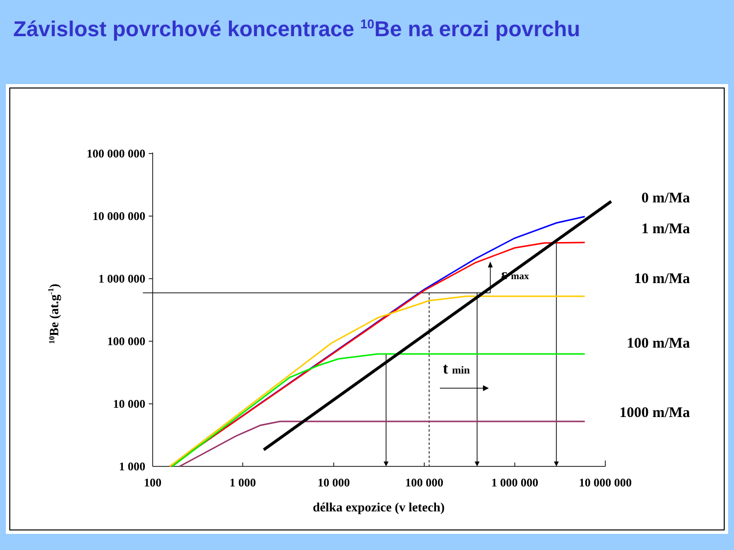Závislost povrchové koncentrace <sup>10</sup>Be na erozi povrchu
100 000 000
10 000 000
1 000 000
100 000
10 000
1 000
100
1 000
10 000
100 000
1 000 000
10 000 000
délka expozice (v letech)
10Be (at.g-1)
0 m/Ma
1 m/Ma
10 m/Ma
100 m/Ma
1000 m/Ma
ε max
t min